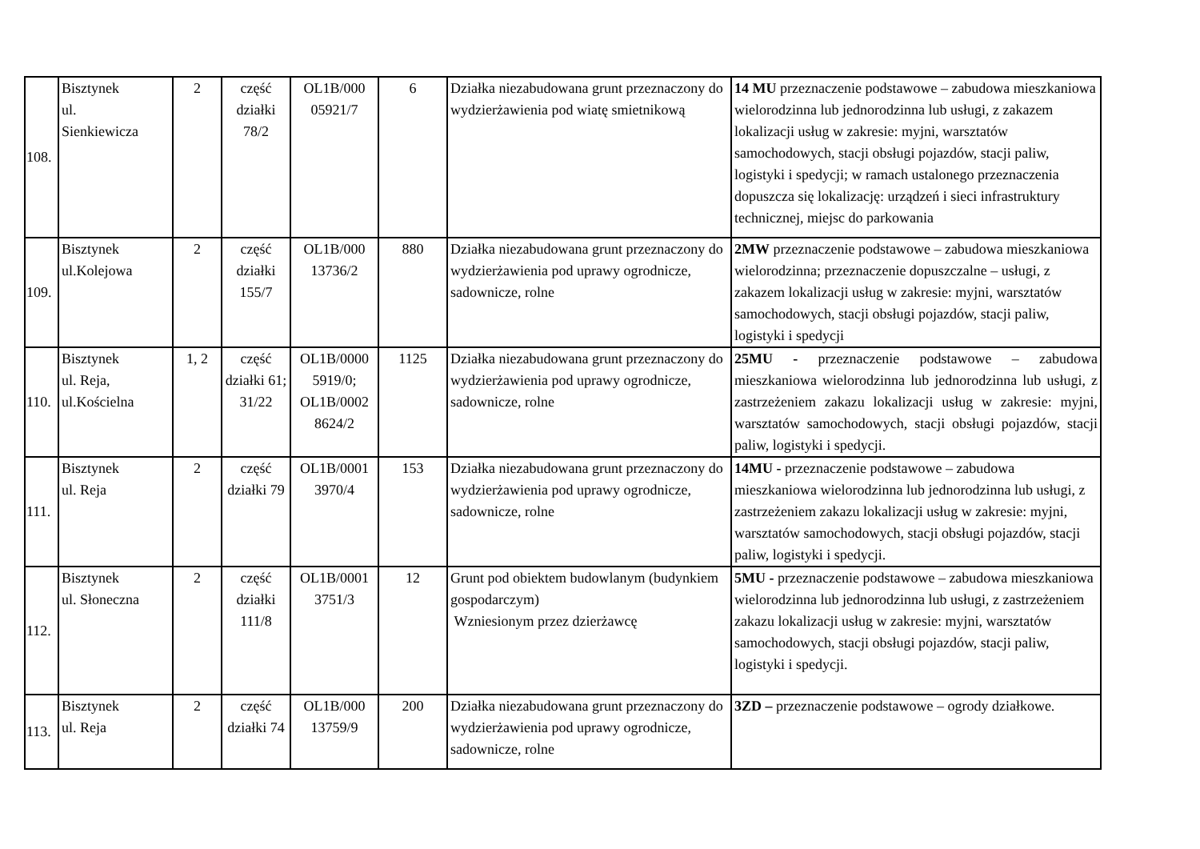| 108. | Bisztynek ul. Sienkiewicza | 2 | część działki 78/2 | OL1B/000 05921/7 | 6 | Działka niezabudowana grunt przeznaczony do wydzierżawienia pod wiatę smietnikową | 14 MU przeznaczenie podstawowe – zabudowa mieszkaniowa wielorodzinna lub jednorodzinna lub usługi, z zakazem lokalizacji usług w zakresie: myjni, warsztatów samochodowych, stacji obsługi pojazdów, stacji paliw, logistyki i spedycji; w ramach ustalonego przeznaczenia dopuszcza się lokalizację: urządzeń i sieci infrastruktury technicznej, miejsc do parkowania |
| 109. | Bisztynek ul.Kolejowa | 2 | część działki 155/7 | OL1B/000 13736/2 | 880 | Działka niezabudowana grunt przeznaczony do wydzierżawienia pod uprawy ogrodnicze, sadownicze, rolne | 2MW przeznaczenie podstawowe – zabudowa mieszkaniowa wielorodzinna; przeznaczenie dopuszczalne – usługi, z zakazem lokalizacji usług w zakresie: myjni, warsztatów samochodowych, stacji obsługi pojazdów, stacji paliw, logistyki i spedycji |
| 110. | Bisztynek ul. Reja, ul.Kościelna | 1, 2 | część działki 61; 31/22 | OL1B/0000 5919/0; OL1B/0002 8624/2 | 1125 | Działka niezabudowana grunt przeznaczony do wydzierżawienia pod uprawy ogrodnicze, sadownicze, rolne | 25MU - przeznaczenie podstawowe – zabudowa mieszkaniowa wielorodzinna lub jednorodzinna lub usługi, z zastrzeżeniem zakazu lokalizacji usług w zakresie: myjni, warsztatów samochodowych, stacji obsługi pojazdów, stacji paliw, logistyki i spedycji. |
| 111. | Bisztynek ul. Reja | 2 | część działki 79 | OL1B/0001 3970/4 | 153 | Działka niezabudowana grunt przeznaczony do wydzierżawienia pod uprawy ogrodnicze, sadownicze, rolne | 14MU - przeznaczenie podstawowe – zabudowa mieszkaniowa wielorodzinna lub jednorodzinna lub usługi, z zastrzeżeniem zakazu lokalizacji usług w zakresie: myjni, warsztatów samochodowych, stacji obsługi pojazdów, stacji paliw, logistyki i spedycji. |
| 112. | Bisztynek ul. Słoneczna | 2 | część działki 111/8 | OL1B/0001 3751/3 | 12 | Grunt pod obiektem budowlanym (budynkiem gospodarczym) Wzniesionym przez dzierżawcę | 5MU - przeznaczenie podstawowe – zabudowa mieszkaniowa wielorodzinna lub jednorodzinna lub usługi, z zastrzeżeniem zakazu lokalizacji usług w zakresie: myjni, warsztatów samochodowych, stacji obsługi pojazdów, stacji paliw, logistyki i spedycji. |
| 113. | Bisztynek ul. Reja | 2 | część działki 74 | OL1B/000 13759/9 | 200 | Działka niezabudowana grunt przeznaczony do wydzierżawienia pod uprawy ogrodnicze, sadownicze, rolne | 3ZD – przeznaczenie podstawowe – ogrody działkowe. |